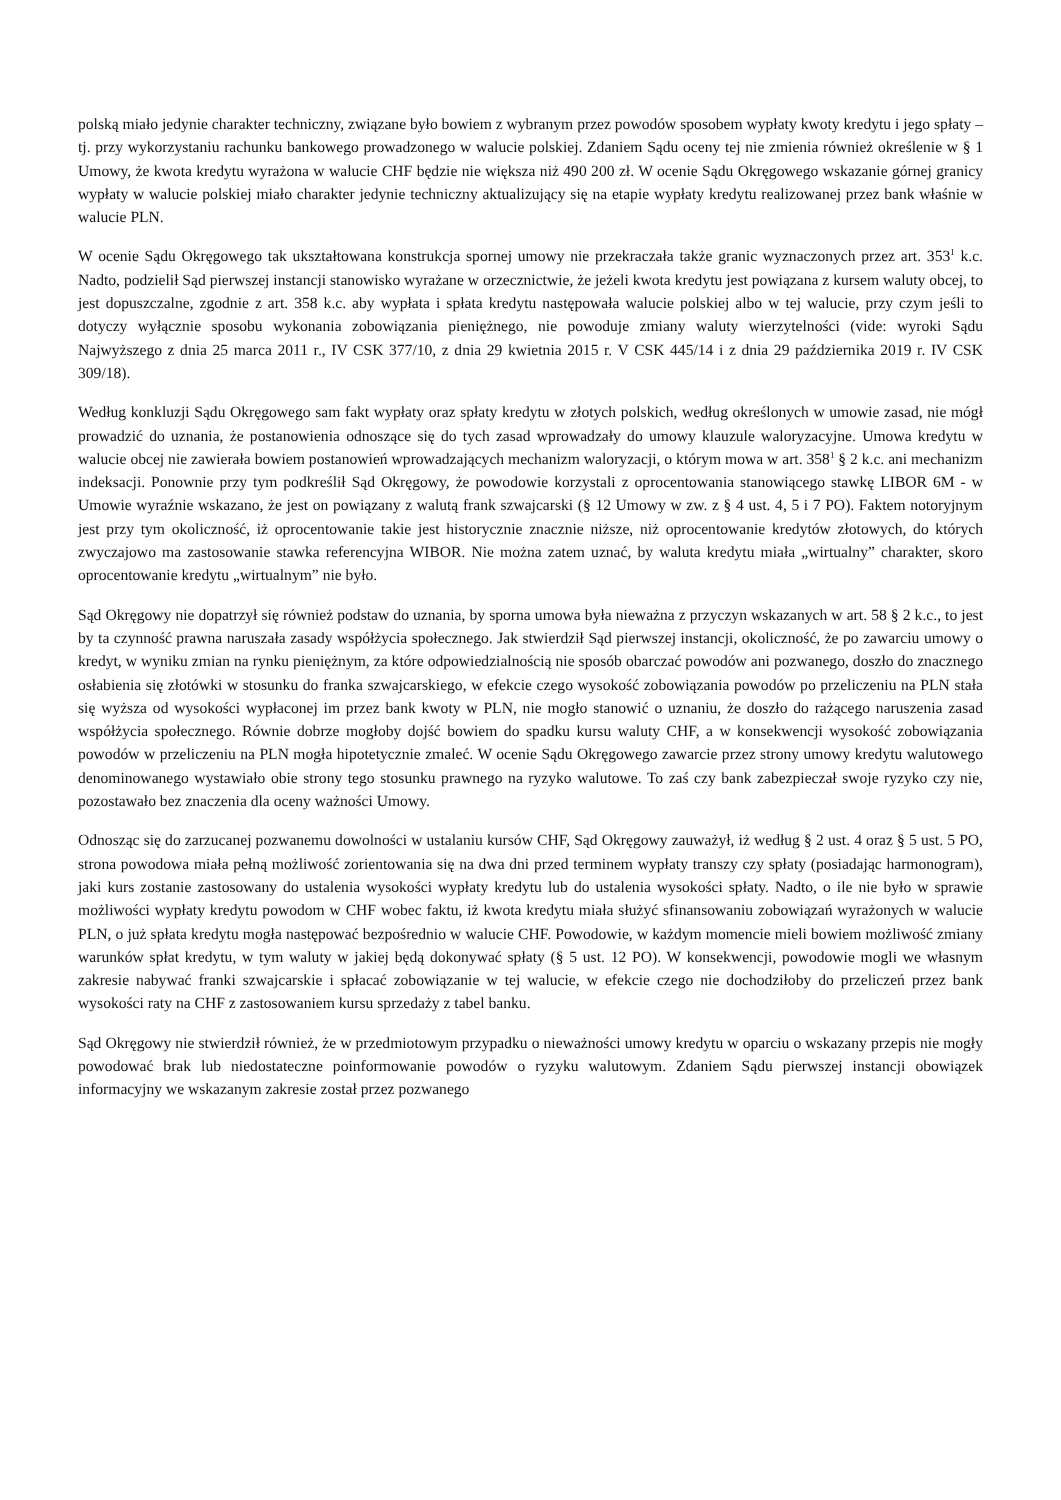polską miało jedynie charakter techniczny, związane było bowiem z wybranym przez powodów sposobem wypłaty kwoty kredytu i jego spłaty – tj. przy wykorzystaniu rachunku bankowego prowadzonego w walucie polskiej. Zdaniem Sądu oceny tej nie zmienia również określenie w § 1 Umowy, że kwota kredytu wyrażona w walucie CHF będzie nie większa niż 490 200 zł. W ocenie Sądu Okręgowego wskazanie górnej granicy wypłaty w walucie polskiej miało charakter jedynie techniczny aktualizujący się na etapie wypłaty kredytu realizowanej przez bank właśnie w walucie PLN.
W ocenie Sądu Okręgowego tak ukształtowana konstrukcja spornej umowy nie przekraczała także granic wyznaczonych przez art. 353<sup>1</sup> k.c. Nadto, podzielił Sąd pierwszej instancji stanowisko wyrażane w orzecznictwie, że jeżeli kwota kredytu jest powiązana z kursem waluty obcej, to jest dopuszczalne, zgodnie z art. 358 k.c. aby wypłata i spłata kredytu następowała walucie polskiej albo w tej walucie, przy czym jeśli to dotyczy wyłącznie sposobu wykonania zobowiązania pieniężnego, nie powoduje zmiany waluty wierzytelności (vide: wyroki Sądu Najwyższego z dnia 25 marca 2011 r., IV CSK 377/10, z dnia 29 kwietnia 2015 r. V CSK 445/14 i z dnia 29 października 2019 r. IV CSK 309/18).
Według konkluzji Sądu Okręgowego sam fakt wypłaty oraz spłaty kredytu w złotych polskich, według określonych w umowie zasad, nie mógł prowadzić do uznania, że postanowienia odnoszące się do tych zasad wprowadzały do umowy klauzule waloryzacyjne. Umowa kredytu w walucie obcej nie zawierała bowiem postanowień wprowadzających mechanizm waloryzacji, o którym mowa w art. 358<sup>1</sup> § 2 k.c. ani mechanizm indeksacji. Ponownie przy tym podkreślił Sąd Okręgowy, że powodowie korzystali z oprocentowania stanowiącego stawkę LIBOR 6M - w Umowie wyraźnie wskazano, że jest on powiązany z walutą frank szwajcarski (§ 12 Umowy w zw. z § 4 ust. 4, 5 i 7 PO). Faktem notoryjnym jest przy tym okoliczność, iż oprocentowanie takie jest historycznie znacznie niższe, niż oprocentowanie kredytów złotowych, do których zwyczajowo ma zastosowanie stawka referencyjna WIBOR. Nie można zatem uznać, by waluta kredytu miała „wirtualny” charakter, skoro oprocentowanie kredytu „wirtualnym” nie było.
Sąd Okręgowy nie dopatrzył się również podstaw do uznania, by sporna umowa była nieważna z przyczyn wskazanych w art. 58 § 2 k.c., to jest by ta czynność prawna naruszała zasady współżycia społecznego. Jak stwierdził Sąd pierwszej instancji, okoliczność, że po zawarciu umowy o kredyt, w wyniku zmian na rynku pieniężnym, za które odpowiedzialnością nie sposób obarczać powodów ani pozwanego, doszło do znacznego osłabienia się złotówki w stosunku do franka szwajcarskiego, w efekcie czego wysokość zobowiązania powodów po przeliczeniu na PLN stała się wyższa od wysokości wypłaconej im przez bank kwoty w PLN, nie mogło stanowić o uznaniu, że doszło do rażącego naruszenia zasad współżycia społecznego. Równie dobrze mogłoby dojść bowiem do spadku kursu waluty CHF, a w konsekwencji wysokość zobowiązania powodów w przeliczeniu na PLN mogła hipotetycznie zmaleć. W ocenie Sądu Okręgowego zawarcie przez strony umowy kredytu walutowego denominowanego wystawiało obie strony tego stosunku prawnego na ryzyko walutowe. To zaś czy bank zabezpieczał swoje ryzyko czy nie, pozostawało bez znaczenia dla oceny ważności Umowy.
Odnosząc się do zarzucanej pozwanemu dowolności w ustalaniu kursów CHF, Sąd Okręgowy zauważył, iż według § 2 ust. 4 oraz § 5 ust. 5 PO, strona powodowa miała pełną możliwość zorientowania się na dwa dni przed terminem wypłaty transzy czy spłaty (posiadając harmonogram), jaki kurs zostanie zastosowany do ustalenia wysokości wypłaty kredytu lub do ustalenia wysokości spłaty. Nadto, o ile nie było w sprawie możliwości wypłaty kredytu powodom w CHF wobec faktu, iż kwota kredytu miała służyć sfinansowaniu zobowiązań wyrażonych w walucie PLN, o już spłata kredytu mogła następować bezpośrednio w walucie CHF. Powodowie, w każdym momencie mieli bowiem możliwość zmiany warunków spłat kredytu, w tym waluty w jakiej będą dokonywać spłaty (§ 5 ust. 12 PO). W konsekwencji, powodowie mogli we własnym zakresie nabywać franki szwajcarskie i spłacać zobowiązanie w tej walucie, w efekcie czego nie dochodziłoby do przeliczeń przez bank wysokości raty na CHF z zastosowaniem kursu sprzedaży z tabel banku.
Sąd Okręgowy nie stwierdził również, że w przedmiotowym przypadku o nieważności umowy kredytu w oparciu o wskazany przepis nie mogły powodować brak lub niedostateczne poinformowanie powodów o ryzyku walutowym. Zdaniem Sądu pierwszej instancji obowiązek informacyjny we wskazanym zakresie został przez pozwanego